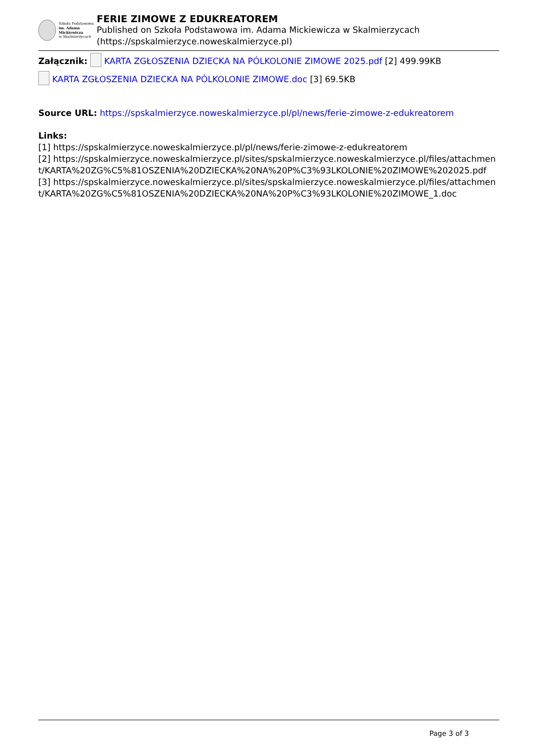Szkoła Podstawowa
im. Adama Mickiewicza
w Skalmierzycach
FERIE ZIMOWE Z EDUKREATOREM
Published on Szkoła Podstawowa im. Adama Mickiewicza w Skalmierzycach (https://spskalmierzyce.noweskalmierzyce.pl)
Załącznik: KARTA ZGŁOSZENIA DZIECKA NA PÓLKOLONIE ZIMOWE 2025.pdf [2] 499.99KB
KARTA ZGŁOSZENIA DZIECKA NA PÓLKOLONIE ZIMOWE.doc [3] 69.5KB
Source URL: https://spskalmierzyce.noweskalmierzyce.pl/pl/news/ferie-zimowe-z-edukreatorem
Links:
[1] https://spskalmierzyce.noweskalmierzyce.pl/pl/news/ferie-zimowe-z-edukreatorem
[2] https://spskalmierzyce.noweskalmierzyce.pl/sites/spskalmierzyce.noweskalmierzyce.pl/files/attachment/KARTA%20ZG%C5%81OSZENIA%20DZIECKA%20NA%20P%C3%93LKOLONIE%20ZIMOWE%202025.pdf
[3] https://spskalmierzyce.noweskalmierzyce.pl/sites/spskalmierzyce.noweskalmierzyce.pl/files/attachment/KARTA%20ZG%C5%81OSZENIA%20DZIECKA%20NA%20P%C3%93LKOLONIE%20ZIMOWE_1.doc
Page 3 of 3